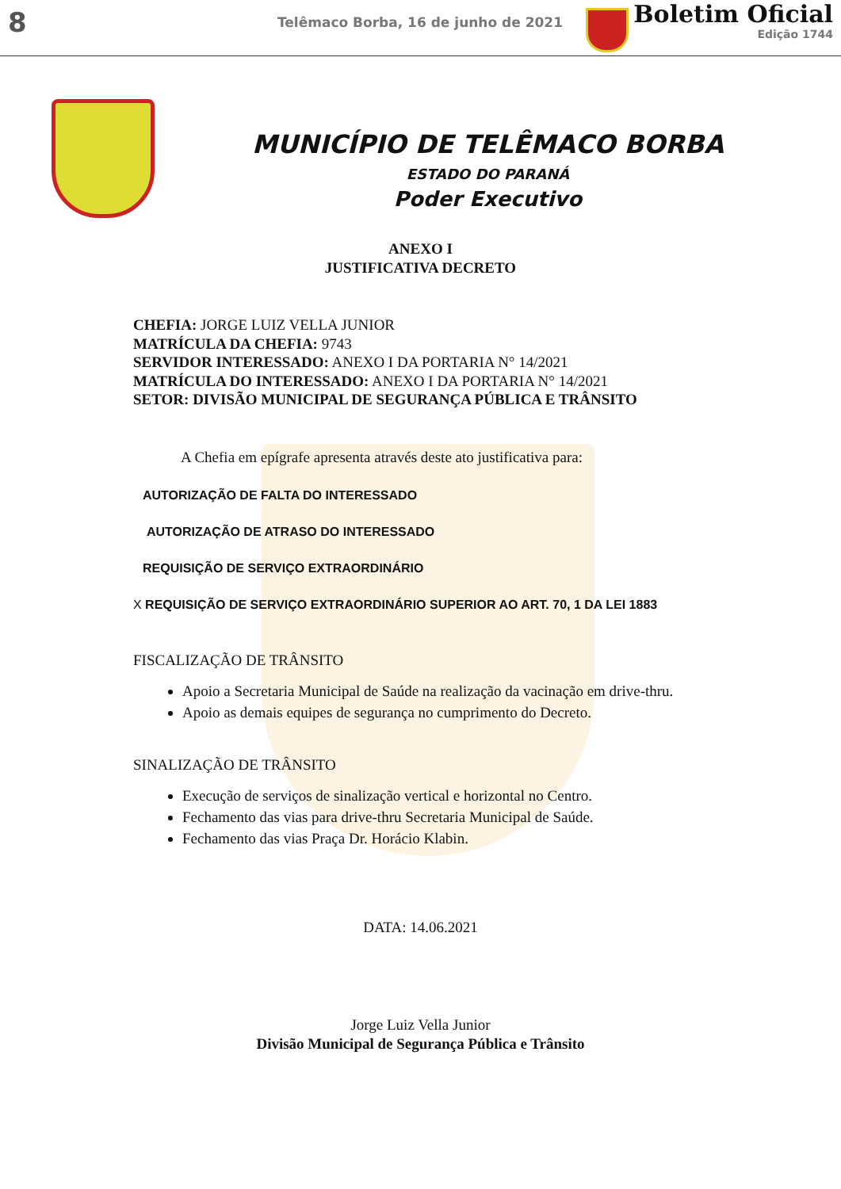8
Telêmaco Borba, 16 de junho de 2021
Boletim Oficial
Edição 1744
MUNICÍPIO DE TELÊMACO BORBA
ESTADO DO PARANÁ
Poder Executivo
ANEXO I
JUSTIFICATIVA DECRETO
CHEFIA: JORGE LUIZ VELLA JUNIOR
MATRÍCULA DA CHEFIA: 9743
SERVIDOR INTERESSADO: ANEXO I DA PORTARIA N° 14/2021
MATRÍCULA DO INTERESSADO: ANEXO I DA PORTARIA N° 14/2021
SETOR: DIVISÃO MUNICIPAL DE SEGURANÇA PÚBLICA E TRÂNSITO
A Chefia em epígrafe apresenta através deste ato justificativa para:
AUTORIZAÇÃO DE FALTA DO INTERESSADO
AUTORIZAÇÃO DE ATRASO DO INTERESSADO
REQUISIÇÃO DE SERVIÇO EXTRAORDINÁRIO
X REQUISIÇÃO DE SERVIÇO EXTRAORDINÁRIO SUPERIOR AO ART. 70, 1 DA LEI 1883
FISCALIZAÇÃO DE TRÂNSITO
Apoio a Secretaria Municipal de Saúde na realização da vacinação em drive-thru.
Apoio as demais equipes de segurança no cumprimento do Decreto.
SINALIZAÇÃO DE TRÂNSITO
Execução de serviços de sinalização vertical e horizontal no Centro.
Fechamento das vias para drive-thru Secretaria Municipal de Saúde.
Fechamento das vias Praça Dr. Horácio Klabin.
DATA: 14.06.2021
Jorge Luiz Vella Junior
Divisão Municipal de Segurança Pública e Trânsito